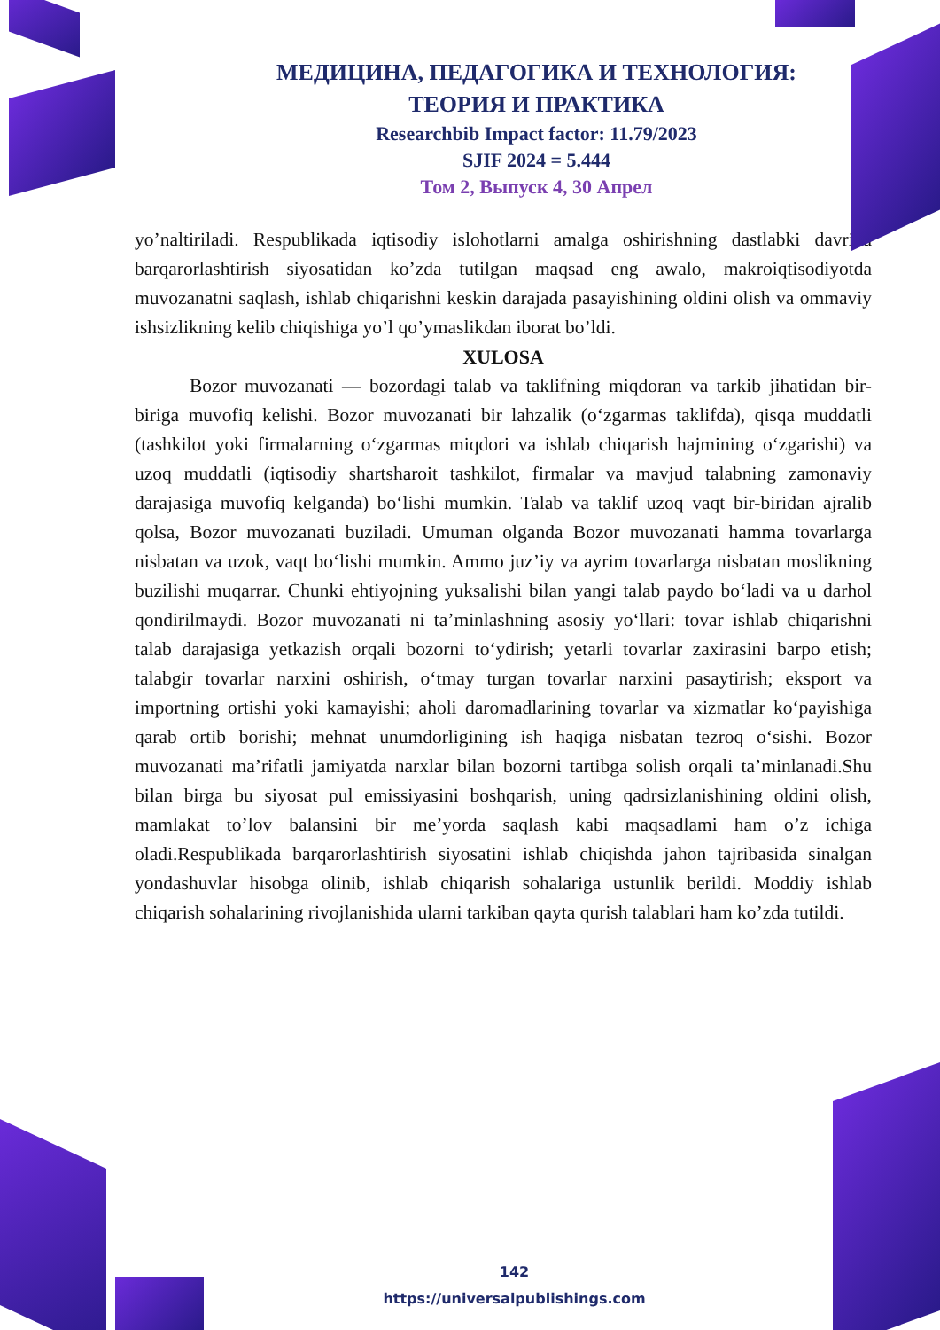МЕДИЦИНА, ПЕДАГОГИКА И ТЕХНОЛОГИЯ:
ТЕОРИЯ И ПРАКТИКА
Researchbib Impact factor: 11.79/2023
SJIF 2024 = 5.444
Том 2, Выпуск 4, 30 Апрел
yo’naltiriladi. Respublikada iqtisodiy islohotlarni amalga oshirishning dastlabki davrida barqarorlashtirish siyosatidan ko’zda tutilgan maqsad eng awalo, makroiqtisodiyotda muvozanatni saqlash, ishlab chiqarishni keskin darajada pasayishining oldini olish va ommaviy ishsizlikning kelib chiqishiga yo’l qo’ymaslikdan iborat bo’ldi.
XULOSA
Bozor muvozanati — bozordagi talab va taklifning miqdoran va tarkib jihatidan bir-biriga muvofiq kelishi. Bozor muvozanati bir lahzalik (oʻzgarmas taklifda), qisqa muddatli (tashkilot yoki firmalarning oʻzgarmas miqdori va ishlab chiqarish hajmining oʻzgarishi) va uzoq muddatli (iqtisodiy shartsharoit tashkilot, firmalar va mavjud talabning zamonaviy darajasiga muvofiq kelganda) boʻlishi mumkin. Talab va taklif uzoq vaqt bir-biridan ajralib qolsa, Bozor muvozanati buziladi. Umuman olganda Bozor muvozanati hamma tovarlarga nisbatan va uzok, vaqt boʻlishi mumkin. Ammo juz’iy va ayrim tovarlarga nisbatan moslikning buzilishi muqarrar. Chunki ehtiyojning yuksalishi bilan yangi talab paydo boʻladi va u darhol qondirilmaydi. Bozor muvozanati ni ta’minlashning asosiy yoʻllari: tovar ishlab chiqarishni talab darajasiga yetkazish orqali bozorni toʻydirish; yetarli tovarlar zaxirasini barpo etish; talabgir tovarlar narxini oshirish, oʻtmay turgan tovarlar narxini pasaytirish; eksport va importning ortishi yoki kamayishi; aholi daromadlarining tovarlar va xizmatlar koʻpayishiga qarab ortib borishi; mehnat unumdorligining ish haqiga nisbatan tezroq oʻsishi. Bozor muvozanati ma’rifatli jamiyatda narxlar bilan bozorni tartibga solish orqali ta’minlanadi.Shu bilan birga bu siyosat pul emissiyasini boshqarish, uning qadrsizlanishining oldini olish, mamlakat to’lov balansini bir me’yorda saqlash kabi maqsadlami ham o’z ichiga oladi.Respublikada barqarorlashtirish siyosatini ishlab chiqishda jahon tajribasida sinalgan yondashuvlar hisobga olinib, ishlab chiqarish sohalariga ustunlik berildi. Moddiy ishlab chiqarish sohalarining rivojlanishida ularni tarkiban qayta qurish talablari ham ko’zda tutildi.
142
https://universalpublishings.com